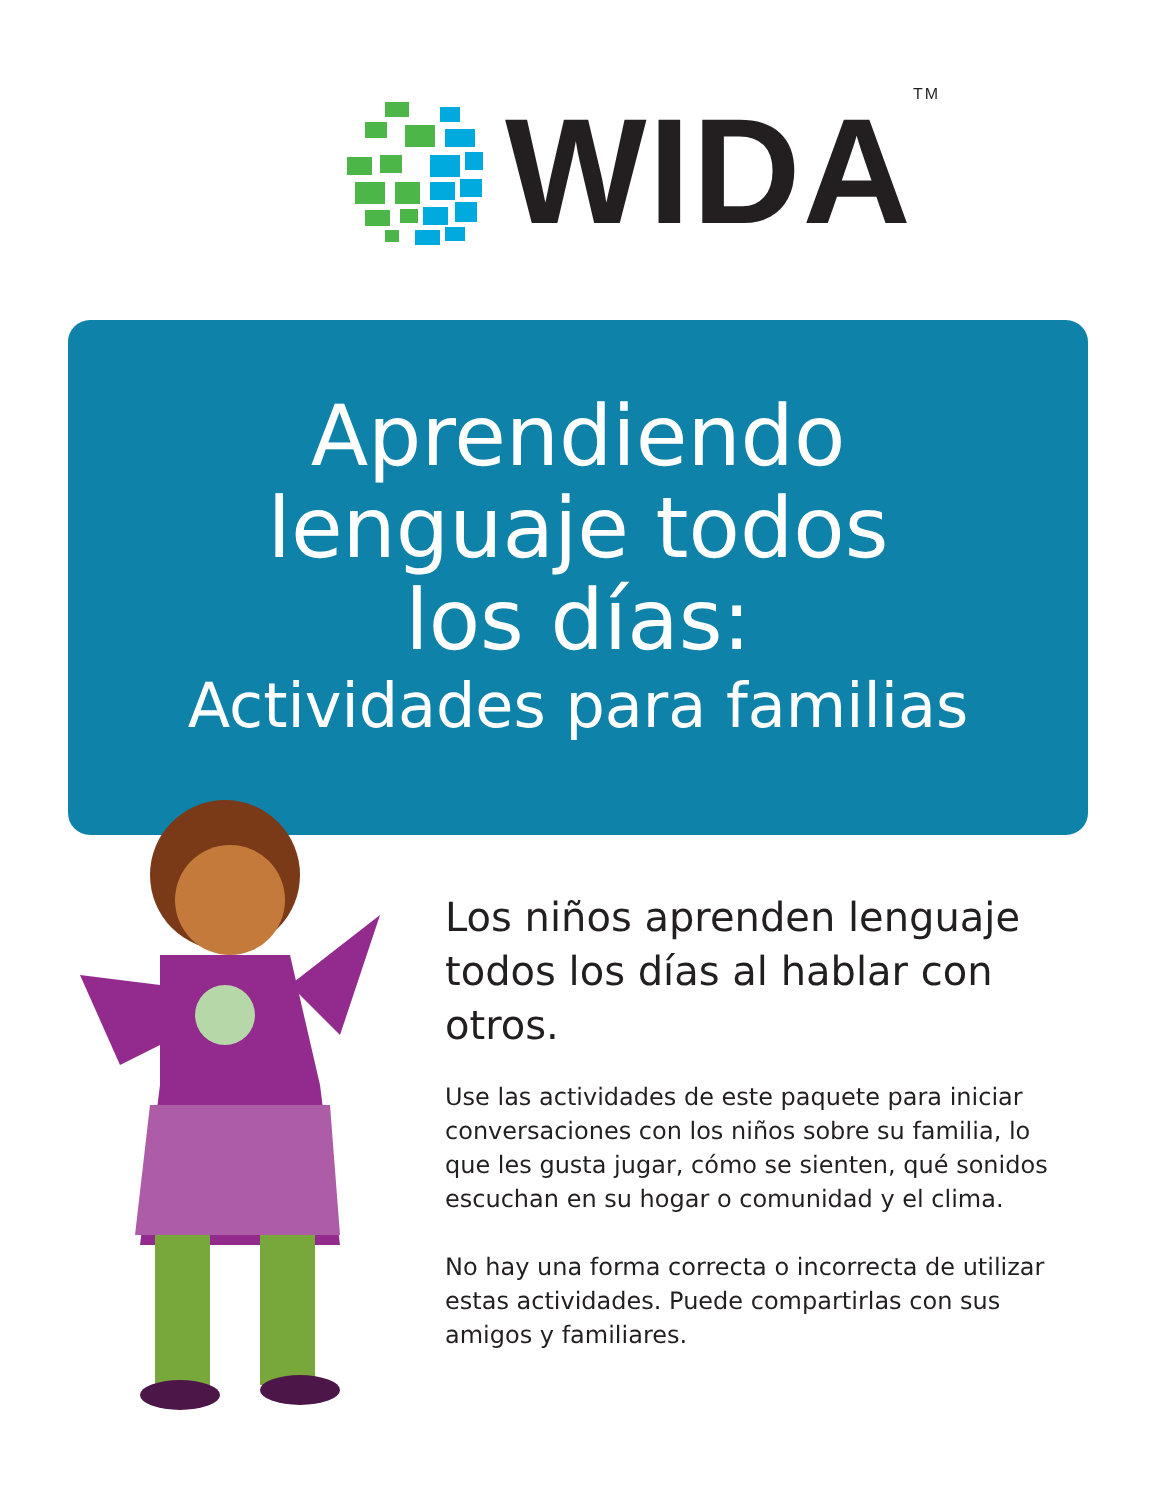WIDA<sup>TM</sup>
Aprendiendo
lenguaje todos
los días:
Actividades para familias
Los niños aprenden lenguaje todos los días al hablar con otros.
Use las actividades de este paquete para iniciar conversaciones con los niños sobre su familia, lo que les gusta jugar, cómo se sienten, qué sonidos escuchan en su hogar o comunidad y el clima.
No hay una forma correcta o incorrecta de utilizar estas actividades. Puede compartirlas con sus amigos y familiares.